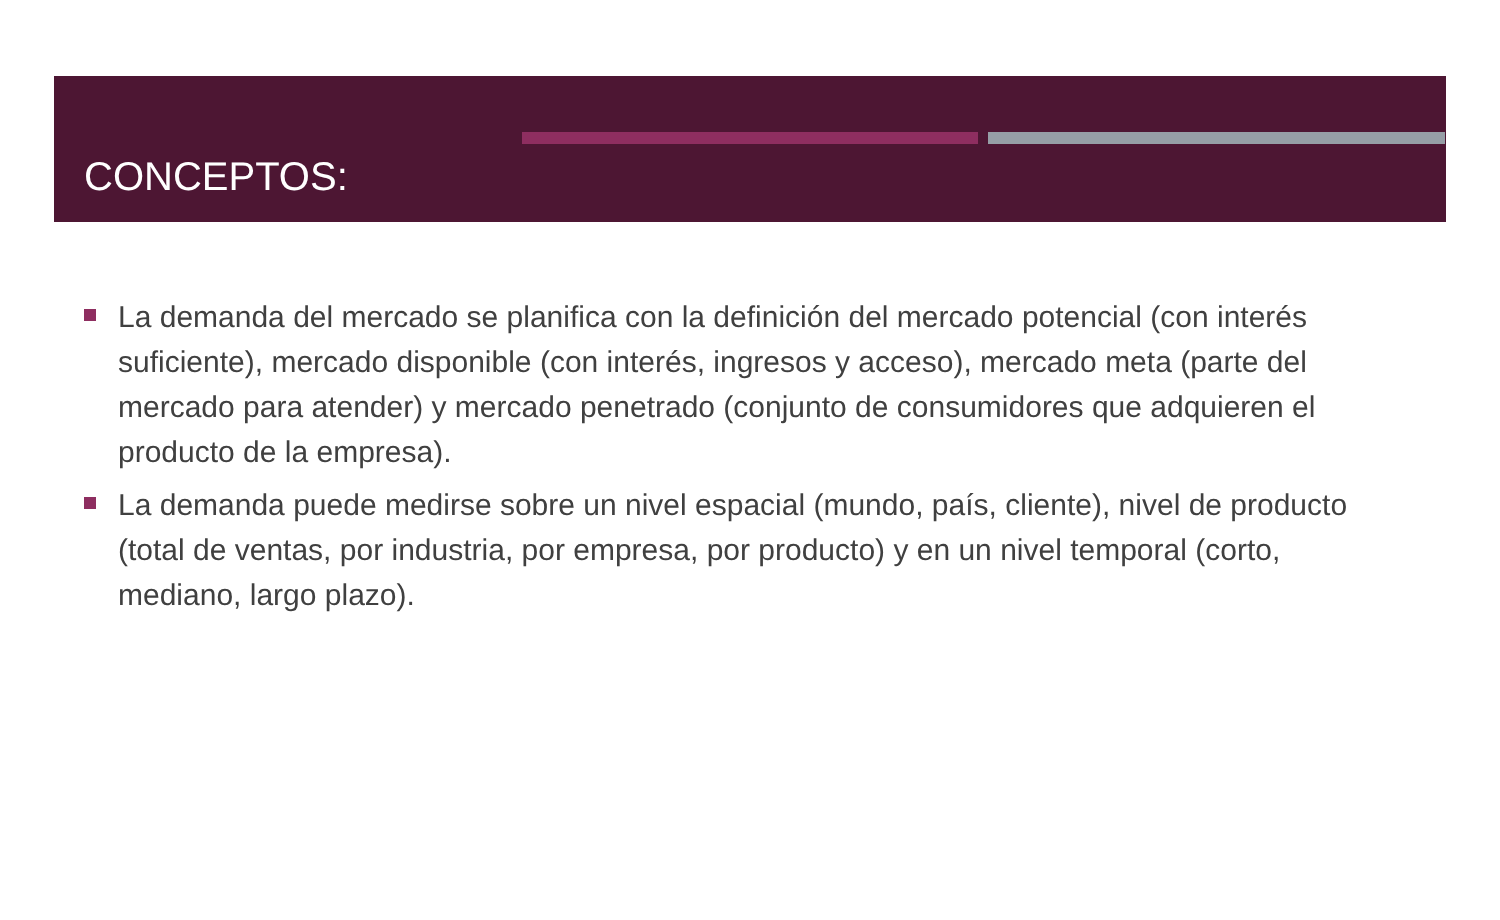CONCEPTOS:
La demanda del mercado se planifica con la definición del mercado potencial (con interés suficiente), mercado disponible (con interés, ingresos y acceso), mercado meta (parte del mercado para atender) y mercado penetrado (conjunto de consumidores que adquieren el producto de la empresa).
La demanda puede medirse sobre un nivel espacial (mundo, país, cliente), nivel de producto (total de ventas, por industria, por empresa, por producto) y en un nivel temporal (corto, mediano, largo plazo).